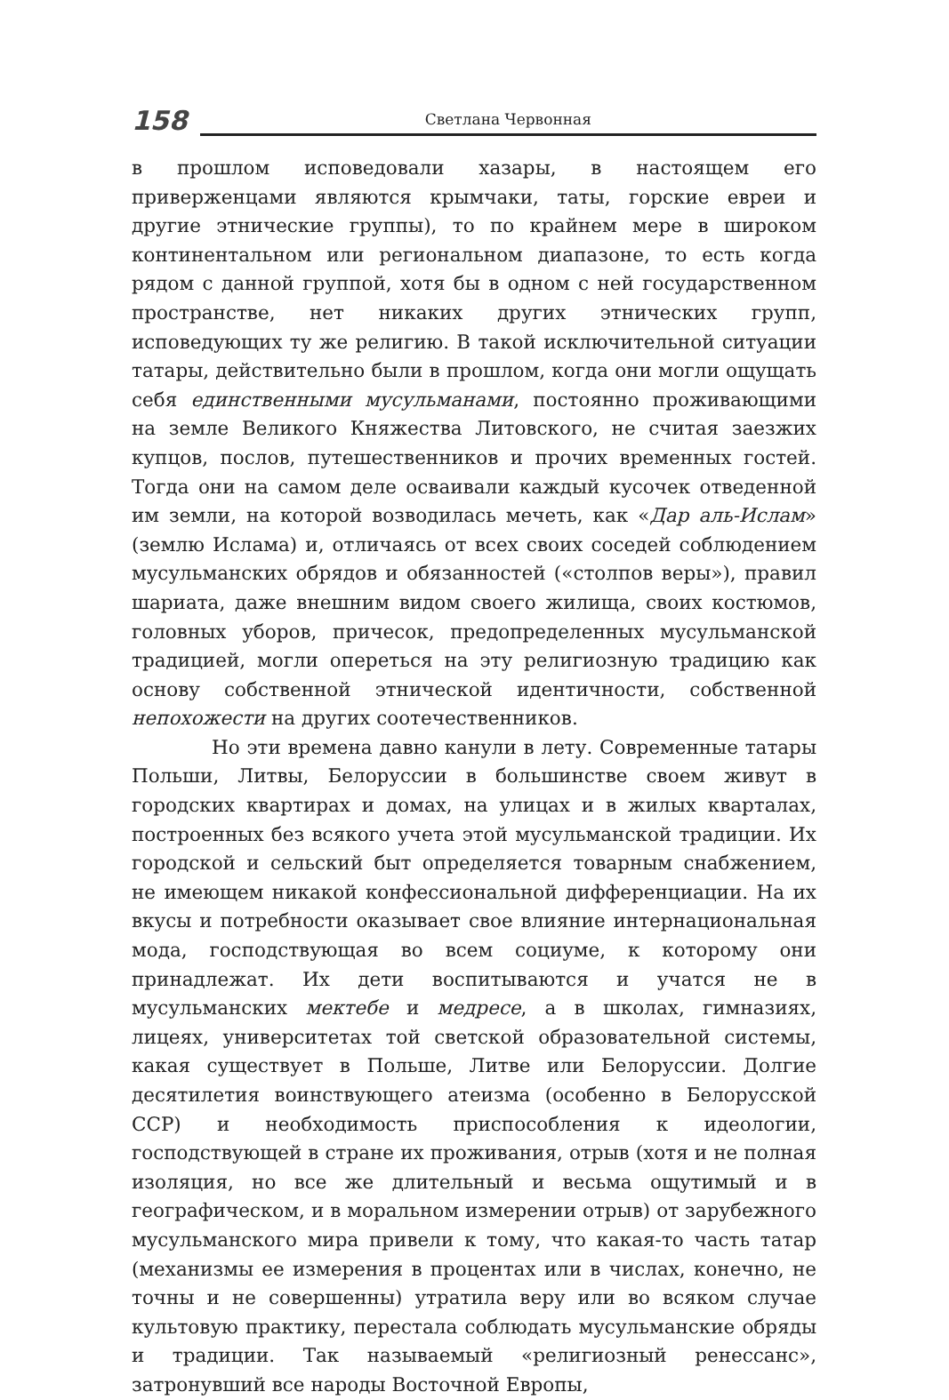158
Светлана Червонная
в прошлом исповедовали хазары, в настоящем его приверженцами являются крымчаки, таты, горские евреи и другие этнические группы), то по крайнем мере в широком континентальном или региональном диапазоне, то есть когда рядом с данной группой, хотя бы в одном с ней государственном пространстве, нет никаких других этнических групп, исповедующих ту же религию. В такой исключительной ситуации татары, действительно были в прошлом, когда они могли ощущать себя единственными мусульманами, постоянно проживающими на земле Великого Княжества Литовского, не считая заезжих купцов, послов, путешественников и прочих временных гостей. Тогда они на самом деле осваивали каждый кусочек отведенной им земли, на которой возводилась мечеть, как «Дар аль-Ислам» (землю Ислама) и, отличаясь от всех своих соседей соблюдением мусульманских обрядов и обязанностей («столпов веры»), правил шариата, даже внешним видом своего жилища, своих костюмов, головных уборов, причесок, предопределенных мусульманской традицией, могли опереться на эту религиозную традицию как основу собственной этнической идентичности, собственной непохожести на других соотечественников.
Но эти времена давно канули в лету. Современные татары Польши, Литвы, Белоруссии в большинстве своем живут в городских квартирах и домах, на улицах и в жилых кварталах, построенных без всякого учета этой мусульманской традиции. Их городской и сельский быт определяется товарным снабжением, не имеющем никакой конфессиональной дифференциации. На их вкусы и потребности оказывает свое влияние интернациональная мода, господствующая во всем социуме, к которому они принадлежат. Их дети воспитываются и учатся не в мусульманских мектебе и медресе, а в школах, гимназиях, лицеях, университетах той светской образовательной системы, какая существует в Польше, Литве или Белоруссии. Долгие десятилетия воинствующего атеизма (особенно в Белорусской ССР) и необходимость приспособления к идеологии, господствующей в стране их проживания, отрыв (хотя и не полная изоляция, но все же длительный и весьма ощутимый и в географическом, и в моральном измерении отрыв) от зарубежного мусульманского мира привели к тому, что какая-то часть татар (механизмы ее измерения в процентах или в числах, конечно, не точны и не совершенны) утратила веру или во всяком случае культовую практику, перестала соблюдать мусульманские обряды и традиции. Так называемый «религиозный ренессанс», затронувший все народы Восточной Европы,